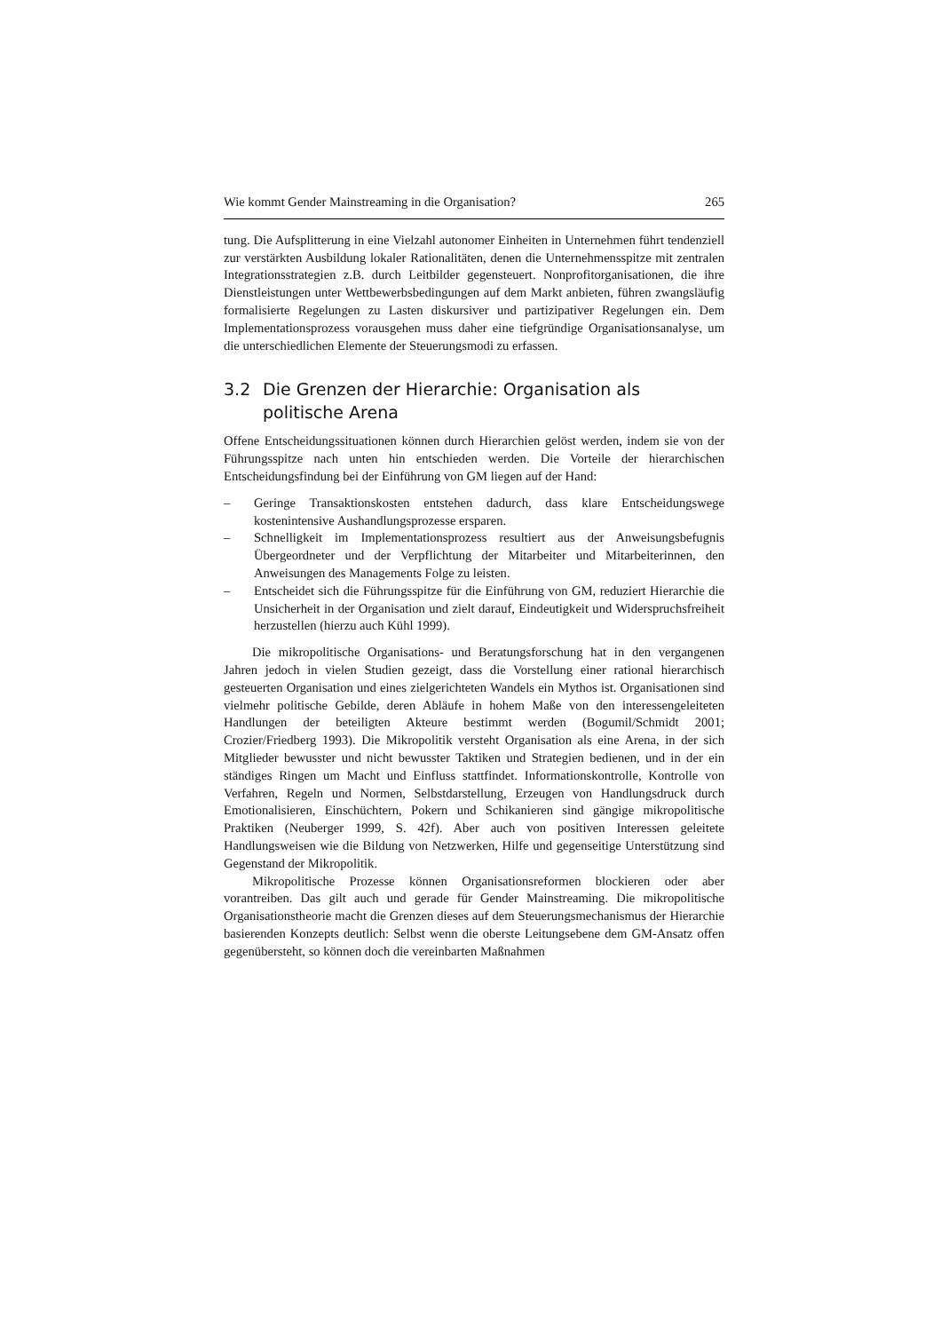Wie kommt Gender Mainstreaming in die Organisation? 265
tung. Die Aufsplitterung in eine Vielzahl autonomer Einheiten in Unternehmen führt tendenziell zur verstärkten Ausbildung lokaler Rationalitäten, denen die Unternehmensspitze mit zentralen Integrationsstrategien z.B. durch Leitbilder gegensteuert. Nonprofitorganisationen, die ihre Dienstleistungen unter Wettbewerbsbedingungen auf dem Markt anbieten, führen zwangsläufig formalisierte Regelungen zu Lasten diskursiver und partizipativer Regelungen ein. Dem Implementationsprozess vorausgehen muss daher eine tiefgründige Organisationsanalyse, um die unterschiedlichen Elemente der Steuerungsmodi zu erfassen.
3.2 Die Grenzen der Hierarchie: Organisation als politische Arena
Offene Entscheidungssituationen können durch Hierarchien gelöst werden, indem sie von der Führungsspitze nach unten hin entschieden werden. Die Vorteile der hierarchischen Entscheidungsfindung bei der Einführung von GM liegen auf der Hand:
– Geringe Transaktionskosten entstehen dadurch, dass klare Entscheidungswege kostenintensive Aushandlungsprozesse ersparen.
– Schnelligkeit im Implementationsprozess resultiert aus der Anweisungsbefugnis Übergeordneter und der Verpflichtung der Mitarbeiter und Mitarbeiterinnen, den Anweisungen des Managements Folge zu leisten.
– Entscheidet sich die Führungsspitze für die Einführung von GM, reduziert Hierarchie die Unsicherheit in der Organisation und zielt darauf, Eindeutigkeit und Widerspruchsfreiheit herzustellen (hierzu auch Kühl 1999).
Die mikropolitische Organisations- und Beratungsforschung hat in den vergangenen Jahren jedoch in vielen Studien gezeigt, dass die Vorstellung einer rational hierarchisch gesteuerten Organisation und eines zielgerichteten Wandels ein Mythos ist. Organisationen sind vielmehr politische Gebilde, deren Abläufe in hohem Maße von den interessengeleiteten Handlungen der beteiligten Akteure bestimmt werden (Bogumil/Schmidt 2001; Crozier/Friedberg 1993). Die Mikropolitik versteht Organisation als eine Arena, in der sich Mitglieder bewusster und nicht bewusster Taktiken und Strategien bedienen, und in der ein ständiges Ringen um Macht und Einfluss stattfindet. Informationskontrolle, Kontrolle von Verfahren, Regeln und Normen, Selbstdarstellung, Erzeugen von Handlungsdruck durch Emotionalisieren, Einschüchtern, Pokern und Schikanieren sind gängige mikropolitische Praktiken (Neuberger 1999, S. 42f). Aber auch von positiven Interessen geleitete Handlungsweisen wie die Bildung von Netzwerken, Hilfe und gegenseitige Unterstützung sind Gegenstand der Mikropolitik.
Mikropolitische Prozesse können Organisationsreformen blockieren oder aber vorantreiben. Das gilt auch und gerade für Gender Mainstreaming. Die mikropolitische Organisationstheorie macht die Grenzen dieses auf dem Steuerungsmechanismus der Hierarchie basierenden Konzepts deutlich: Selbst wenn die oberste Leitungsebene dem GM-Ansatz offen gegenübersteht, so können doch die vereinbarten Maßnahmen